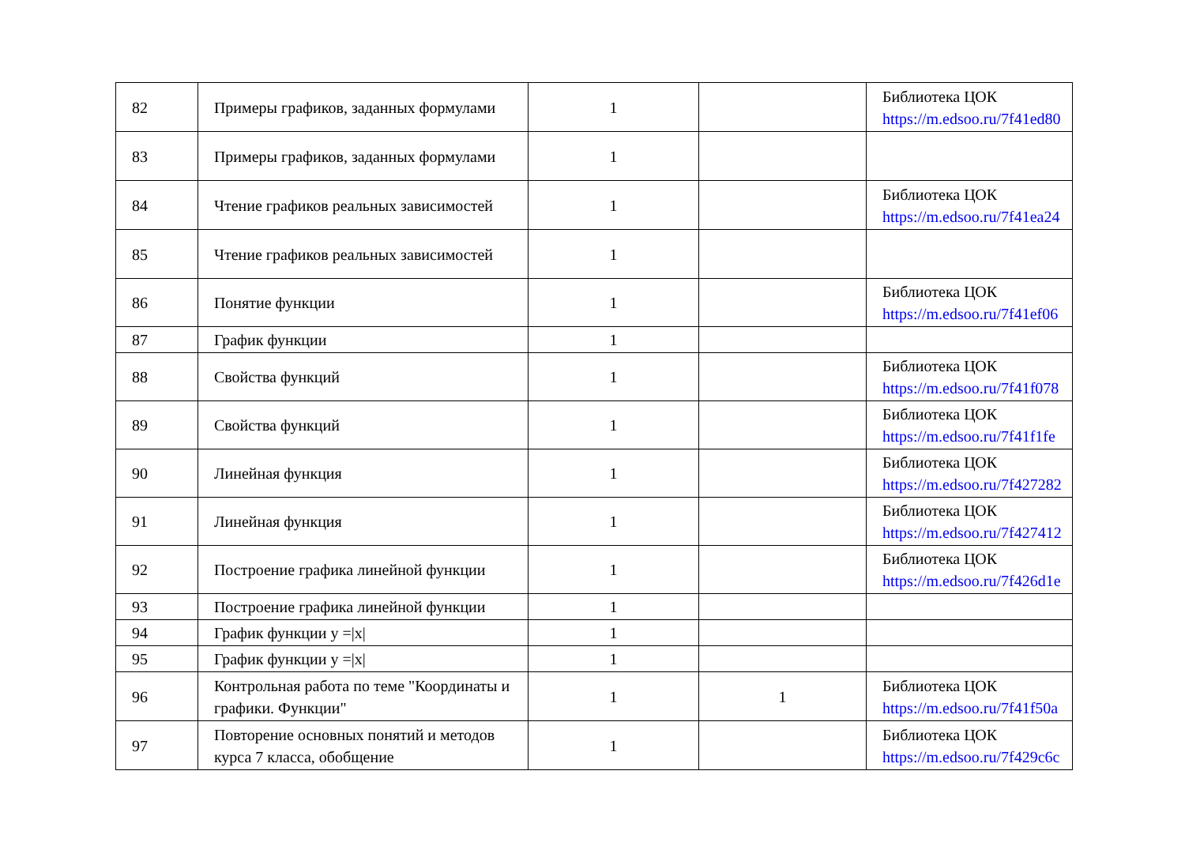| 82 | Примеры графиков, заданных формулами | 1 | | Библиотека ЦОК https://m.edsoo.ru/7f41ed80 |
| 83 | Примеры графиков, заданных формулами | 1 | | |
| 84 | Чтение графиков реальных зависимостей | 1 | | Библиотека ЦОК https://m.edsoo.ru/7f41ea24 |
| 85 | Чтение графиков реальных зависимостей | 1 | | |
| 86 | Понятие функции | 1 | | Библиотека ЦОК https://m.edsoo.ru/7f41ef06 |
| 87 | График функции | 1 | | |
| 88 | Свойства функций | 1 | | Библиотека ЦОК https://m.edsoo.ru/7f41f078 |
| 89 | Свойства функций | 1 | | Библиотека ЦОК https://m.edsoo.ru/7f41f1fe |
| 90 | Линейная функция | 1 | | Библиотека ЦОК https://m.edsoo.ru/7f427282 |
| 91 | Линейная функция | 1 | | Библиотека ЦОК https://m.edsoo.ru/7f427412 |
| 92 | Построение графика линейной функции | 1 | | Библиотека ЦОК https://m.edsoo.ru/7f426d1e |
| 93 | Построение графика линейной функции | 1 | | |
| 94 | График функции y =/x/ | 1 | | |
| 95 | График функции y =/x/ | 1 | | |
| 96 | Контрольная работа по теме "Координаты и графики. Функции" | 1 | 1 | Библиотека ЦОК https://m.edsoo.ru/7f41f50a |
| 97 | Повторение основных понятий и методов курса 7 класса, обобщение | 1 | | Библиотека ЦОК https://m.edsoo.ru/7f429c6c |